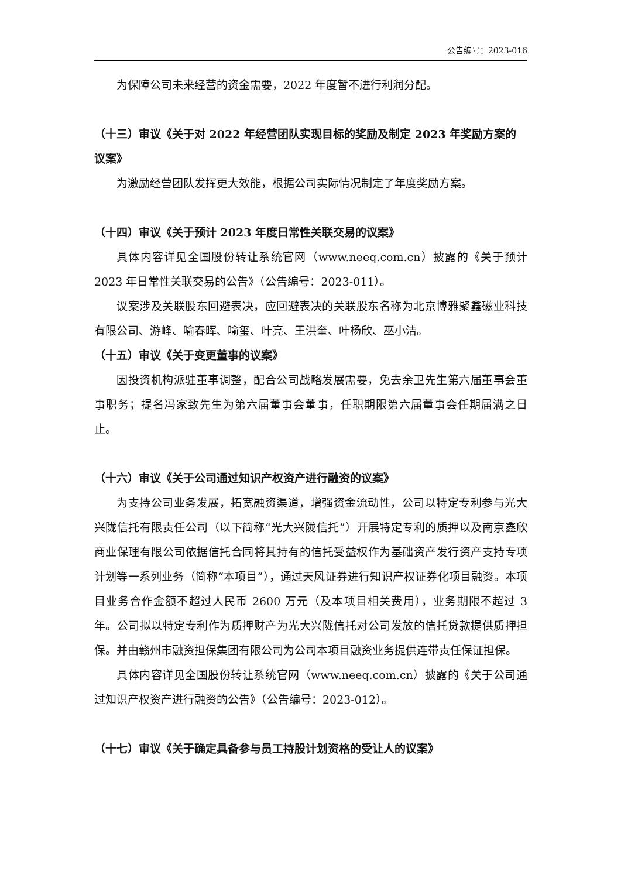公告编号：2023-016
为保障公司未来经营的资金需要，2022 年度暂不进行利润分配。
（十三）审议《关于对 2022 年经营团队实现目标的奖励及制定 2023 年奖励方案的议案》
为激励经营团队发挥更大效能，根据公司实际情况制定了年度奖励方案。
（十四）审议《关于预计 2023 年度日常性关联交易的议案》
具体内容详见全国股份转让系统官网（www.neeq.com.cn）披露的《关于预计 2023 年日常性关联交易的公告》（公告编号：2023-011）。
议案涉及关联股东回避表决，应回避表决的关联股东名称为北京博雅聚鑫磁业科技有限公司、游峰、喻春晖、喻玺、叶亮、王洪奎、叶杨欣、巫小洁。
（十五）审议《关于变更董事的议案》
因投资机构派驻董事调整，配合公司战略发展需要，免去余卫先生第六届董事会董事职务；提名冯家致先生为第六届董事会董事，任职期限第六届董事会任期届满之日止。
（十六）审议《关于公司通过知识产权资产进行融资的议案》
为支持公司业务发展，拓宽融资渠道，增强资金流动性，公司以特定专利参与光大兴陇信托有限责任公司（以下简称“光大兴陇信托”）开展特定专利的质押以及南京鑫欣商业保理有限公司依据信托合同将其持有的信托受益权作为基础资产发行资产支持专项计划等一系列业务（简称“本项目”），通过天风证券进行知识产权证券化项目融资。本项目业务合作金额不超过人民币 2600 万元（及本项目相关费用），业务期限不超过 3 年。公司拟以特定专利作为质押财产为光大兴陇信托对公司发放的信托贷款提供质押担保。并由赣州市融资担保集团有限公司为公司本项目融资业务提供连带责任保证担保。
具体内容详见全国股份转让系统官网（www.neeq.com.cn）披露的《关于公司通过知识产权资产进行融资的公告》（公告编号：2023-012）。
（十七）审议《关于确定具备参与员工持股计划资格的受让人的议案》